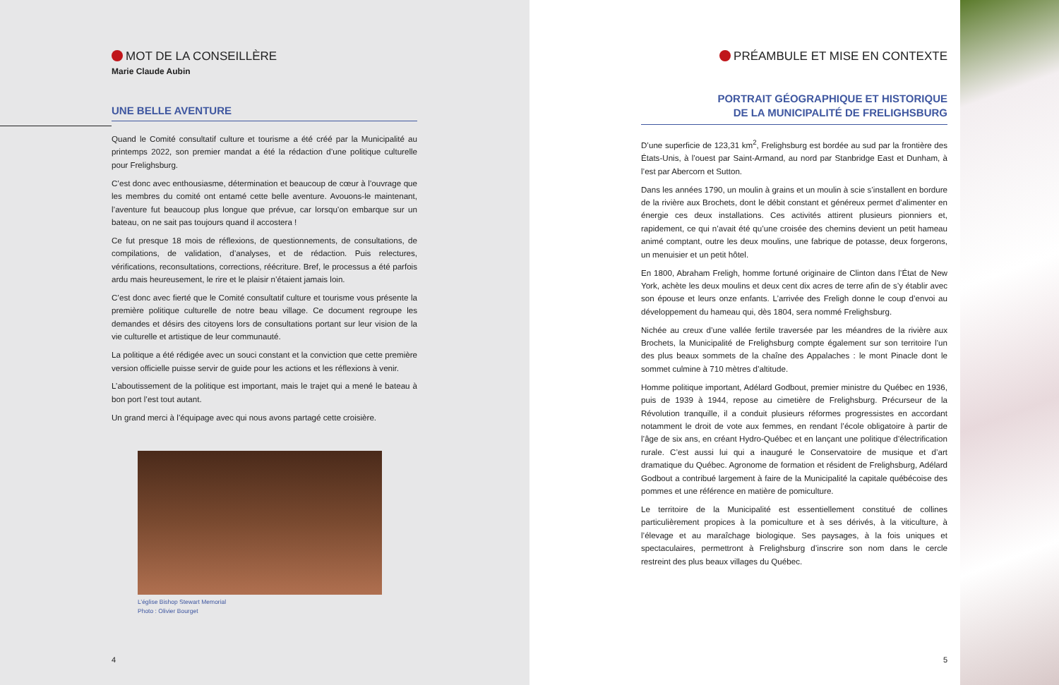MOT DE LA CONSEILLÈRE
Marie Claude Aubin
UNE BELLE AVENTURE
Quand le Comité consultatif culture et tourisme a été créé par la Municipalité au printemps 2022, son premier mandat a été la rédaction d’une politique culturelle pour Frelighsburg.
C’est donc avec enthousiasme, détermination et beaucoup de cœur à l’ouvrage que les membres du comité ont entamé cette belle aventure. Avouons-le maintenant, l’aventure fut beaucoup plus longue que prévue, car lorsqu’on embarque sur un bateau, on ne sait pas toujours quand il accostera !
Ce fut presque 18 mois de réflexions, de questionnements, de consultations, de compilations, de validation, d’analyses, et de rédaction. Puis relectures, vérifications, reconsultations, corrections, réécriture. Bref, le processus a été parfois ardu mais heureusement, le rire et le plaisir n’étaient jamais loin.
C’est donc avec fierté que le Comité consultatif culture et tourisme vous présente la première politique culturelle de notre beau village. Ce document regroupe les demandes et désirs des citoyens lors de consultations portant sur leur vision de la vie culturelle et artistique de leur communauté.
La politique a été rédigée avec un souci constant et la conviction que cette première version officielle puisse servir de guide pour les actions et les réflexions à venir.
L’aboutissement de la politique est important, mais le trajet qui a mené le bateau à bon port l’est tout autant.
Un grand merci à l’équipage avec qui nous avons partagé cette croisière.
L’église Bishop Stewart Memorial
Photo : Olivier Bourget
4
PRÉAMBULE ET MISE EN CONTEXTE
PORTRAIT GÉOGRAPHIQUE ET HISTORIQUE
DE LA MUNICIPALITÉ DE FRELIGHSBURG
D’une superficie de 123,31 km<sup>2</sup>, Frelighsburg est bordée au sud par la frontière des États-Unis, à l’ouest par Saint-Armand, au nord par Stanbridge East et Dunham, à l’est par Abercorn et Sutton.
Dans les années 1790, un moulin à grains et un moulin à scie s’installent en bordure de la rivière aux Brochets, dont le débit constant et généreux permet d’alimenter en énergie ces deux installations. Ces activités attirent plusieurs pionniers et, rapidement, ce qui n’avait été qu’une croisée des chemins devient un petit hameau animé comptant, outre les deux moulins, une fabrique de potasse, deux forgerons, un menuisier et un petit hôtel.
En 1800, Abraham Freligh, homme fortuné originaire de Clinton dans l’État de New York, achète les deux moulins et deux cent dix acres de terre afin de s’y établir avec son épouse et leurs onze enfants. L’arrivée des Freligh donne le coup d’envoi au développement du hameau qui, dès 1804, sera nommé Frelighsburg.
Nichée au creux d’une vallée fertile traversée par les méandres de la rivière aux Brochets, la Municipalité de Frelighsburg compte également sur son territoire l’un des plus beaux sommets de la chaîne des Appalaches : le mont Pinacle dont le sommet culmine à 710 mètres d’altitude.
Homme politique important, Adélard Godbout, premier ministre du Québec en 1936, puis de 1939 à 1944, repose au cimetière de Frelighsburg. Précurseur de la Révolution tranquille, il a conduit plusieurs réformes progressistes en accordant notamment le droit de vote aux femmes, en rendant l’école obligatoire à partir de l’âge de six ans, en créant Hydro-Québec et en lançant une politique d’électrification rurale. C’est aussi lui qui a inauguré le Conservatoire de musique et d’art dramatique du Québec. Agronome de formation et résident de Frelighsburg, Adélard Godbout a contribué largement à faire de la Municipalité la capitale québécoise des pommes et une référence en matière de pomiculture.
Le territoire de la Municipalité est essentiellement constitué de collines particulièrement propices à la pomiculture et à ses dérivés, à la viticulture, à l’élevage et au maraîchage biologique. Ses paysages, à la fois uniques et spectaculaires, permettront à Frelighsburg d’inscrire son nom dans le cercle restreint des plus beaux villages du Québec.
5